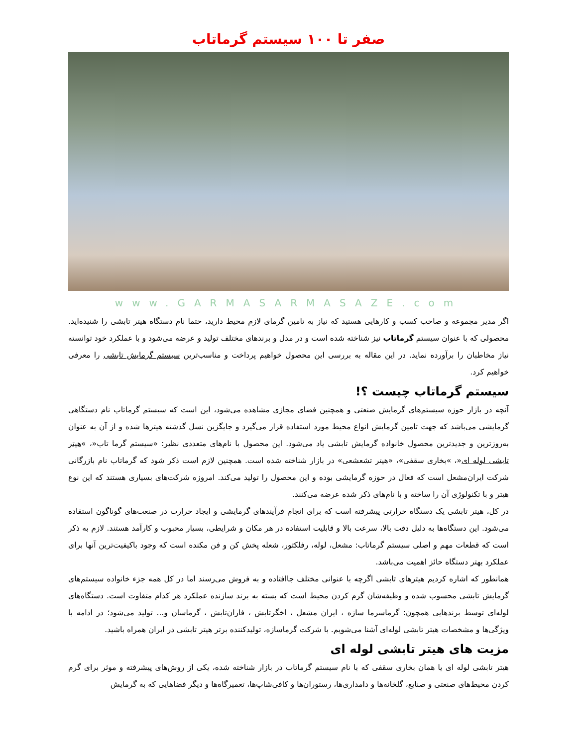صفر تا ۱۰۰ سیستم گرماتاب
www.GARMASARMASAZE.com
اگر مدیر مجموعه و صاحب کسب و کارهایی هستید که نیاز به تامین گرمای لازم محیط دارید، حتما نام دستگاه هیتر تابشی را شنیده‌اید. محصولی که با عنوان سیستم گرماتاب نیز شناخته شده است و در مدل و برندهای مختلف تولید و عرضه می‌شود و با عملکرد خود توانسته نیاز مخاطبان را برآورده نماید. در این مقاله به بررسی این محصول خواهیم پرداخت و مناسب‌ترین سیستم گرمایش تابشی را معرفی خواهیم کرد.
سیستم گرماتاب چیست ؟!
آنچه در بازار حوزه سیستم‌های گرمایش صنعتی و همچنین فضای مجازی مشاهده می‌شود، این است که سیستم گرماتاب نام دستگاهی گرمایشی می‌باشد که جهت تامین گرمایش انواع محیط مورد استفاده قرار می‌گیرد و جایگزین نسل گذشته هیترها شده و از آن به عنوان به‌روزترین و جدیدترین محصول خانواده گرمایش تابشی یاد می‌شود. این محصول با نام‌های متعددی نظیر: «سیستم گرما تاب«، »هیتر تابشی لوله ای«، »بخاری سقفی»، «هیتر تشعشعی» در بازار شناخته شده است. همچنین لازم است ذکر شود که گرماتاب نام بازرگانی شرکت ایران‌مشعل است که فعال در حوزه گرمایشی بوده و این محصول را تولید می‌کند. امروزه شرکت‌های بسیاری هستند که این نوع هیتر و با تکنولوژی آن را ساخته و با نام‌های ذکر شده عرضه می‌کنند.
در کل، هیتر تابشی یک دستگاه حرارتی پیشرفته است که برای انجام فرآیندهای گرمایشی و ایجاد حرارت در صنعت‌های گوناگون استفاده می‌شود. این دستگاه‌ها به دلیل دقت بالا، سرعت بالا و قابلیت استفاده در هر مکان و شرایطی، بسیار محبوب و کارآمد هستند. لازم به ذکر است که قطعات مهم و اصلی سیستم گرماتاب: مشعل، لوله، رفلکتور، شعله پخش کن و فن مکنده است که وجود باکیفیت‌ترین آنها برای عملکرد بهتر دستگاه حائز اهمیت می‌باشد.
همانطور که اشاره کردیم هیترهای تابشی اگرچه با عنوانی مختلف جاافتاده و به فروش می‌رسند اما در کل همه جزء خانواده سیستم‌های گرمایش تابشی محسوب شده و وظیفه‌شان گرم کردن محیط است که بسته به برند سازنده عملکرد هر کدام متفاوت است. دستگاه‌های لوله‌ای توسط برندهایی همچون: گرماسرما سازه ، ایران مشعل ، اخگرتابش ، فاران‌تابش ، گرماسان و... تولید می‌شود؛ در ادامه با ویژگی‌ها و مشخصات هیتر تابشی لوله‌ای آشنا می‌شویم. با شرکت گرماسازه، تولیدکننده برتر هیتر تابشی در ایران همراه باشید.
مزیت های هیتر تابشی لوله ای
هیتر تابشی لوله ای یا همان بخاری سقفی که با نام سیستم گرماتاب در بازار شناخته شده، یکی از روش‌های پیشرفته و موثر برای گرم کردن محیط‌های صنعتی و صنایع، گلخانه‌ها و دامداری‌ها، رستوران‌ها و کافی‌شاپ‌ها، تعمیرگاه‌ها و دیگر فضاهایی که به گرمایش